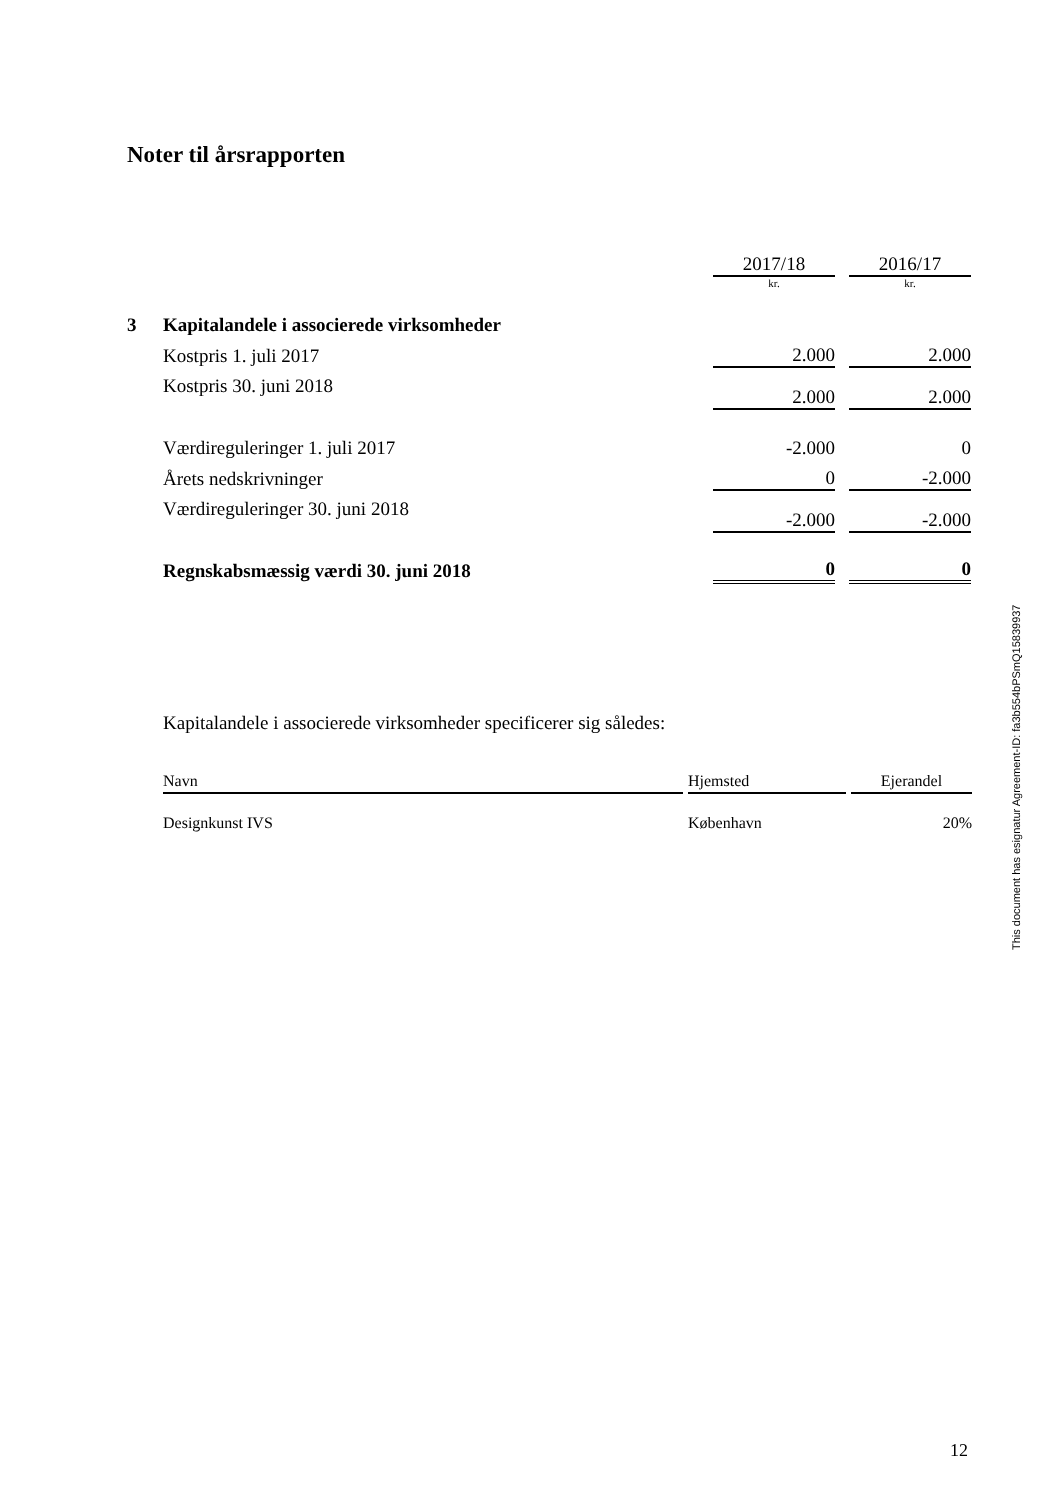Noter til årsrapporten
| | | 2017/18 | | 2016/17 |
| | | kr. | | kr. |
| 3 | Kapitalandele i associerede virksomheder | | | |
| | Kostpris 1. juli 2017 | 2.000 | | 2.000 |
| | Kostpris 30. juni 2018 | 2.000 | | 2.000 |
| | Værdireguleringer 1. juli 2017 | -2.000 | | 0 |
| | Årets nedskrivninger | 0 | | -2.000 |
| | Værdireguleringer 30. juni 2018 | -2.000 | | -2.000 |
| | Regnskabsmæssig værdi 30. juni 2018 | 0 | | 0 |
Kapitalandele i associerede virksomheder specificerer sig således:
| Navn | | Hjemsted | | Ejerandel |
| --- | --- | --- | --- | --- |
| Designkunst IVS | | København | | 20% |
This document has esignatur Agreement-ID: fa3b554bPSmQ15839937
12